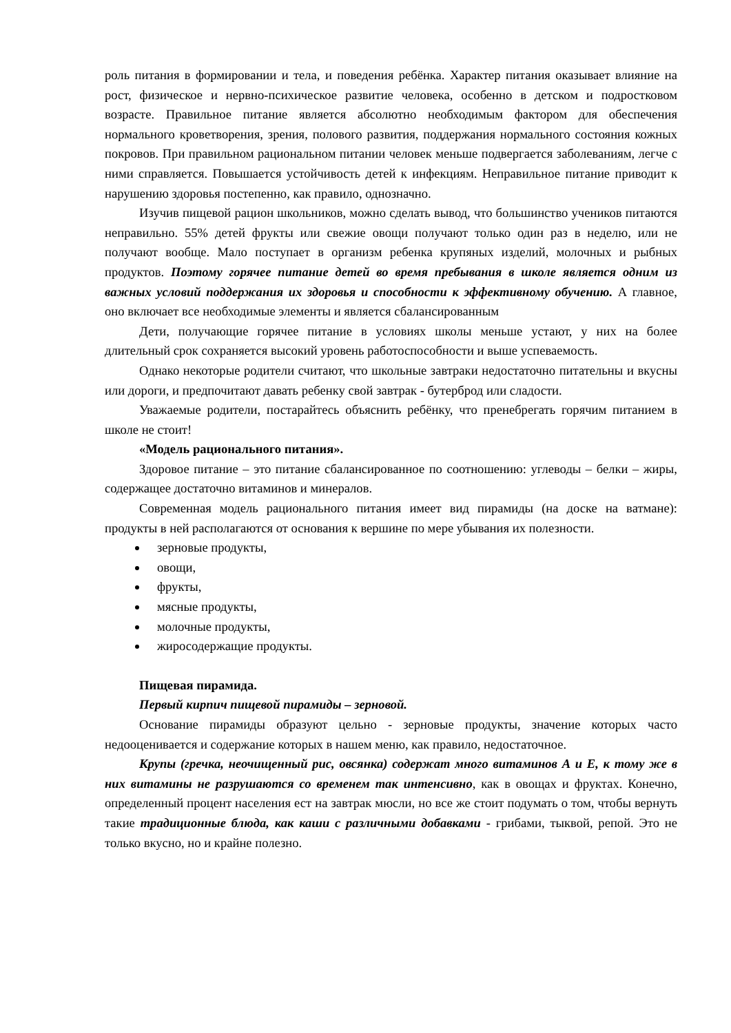роль питания в формировании и тела, и поведения ребёнка. Характер питания оказывает влияние на рост, физическое и нервно-психическое развитие человека, особенно в детском и подростковом возрасте. Правильное питание является абсолютно необходимым фактором для обеспечения нормального кроветворения, зрения, полового развития, поддержания нормального состояния кожных покровов. При правильном рациональном питании человек меньше подвергается заболеваниям, легче с ними справляется. Повышается устойчивость детей к инфекциям. Неправильное питание приводит к нарушению здоровья постепенно, как правило, однозначно.
Изучив пищевой рацион школьников, можно сделать вывод, что большинство учеников питаются неправильно. 55% детей фрукты или свежие овощи получают только один раз в неделю, или не получают вообще. Мало поступает в организм ребенка крупяных изделий, молочных и рыбных продуктов. Поэтому горячее питание детей во время пребывания в школе является одним из важных условий поддержания их здоровья и способности к эффективному обучению. А главное, оно включает все необходимые элементы и является сбалансированным
Дети, получающие горячее питание в условиях школы меньше устают, у них на более длительный срок сохраняется высокий уровень работоспособности и выше успеваемость.
Однако некоторые родители считают, что школьные завтраки недостаточно питательны и вкусны или дороги, и предпочитают давать ребенку свой завтрак - бутерброд или сладости.
Уважаемые родители, постарайтесь объяснить ребёнку, что пренебрегать горячим питанием в школе не стоит!
«Модель рационального питания».
Здоровое питание – это питание сбалансированное по соотношению: углеводы – белки – жиры, содержащее достаточно витаминов и минералов.
Современная модель рационального питания имеет вид пирамиды (на доске на ватмане): продукты в ней располагаются от основания к вершине по мере убывания их полезности.
зерновые продукты,
овощи,
фрукты,
мясные продукты,
молочные продукты,
жиросодержащие продукты.
Пищевая пирамида.
Первый кирпич пищевой пирамиды – зерновой.
Основание пирамиды образуют цельно - зерновые продукты, значение которых часто недооценивается и содержание которых в нашем меню, как правило, недостаточное.
Крупы (гречка, неочищенный рис, овсянка) содержат много витаминов А и Е, к тому же в них витамины не разрушаются со временем так интенсивно, как в овощах и фруктах. Конечно, определенный процент населения ест на завтрак мюсли, но все же стоит подумать о том, чтобы вернуть такие традиционные блюда, как каши с различными добавками - грибами, тыквой, репой. Это не только вкусно, но и крайне полезно.